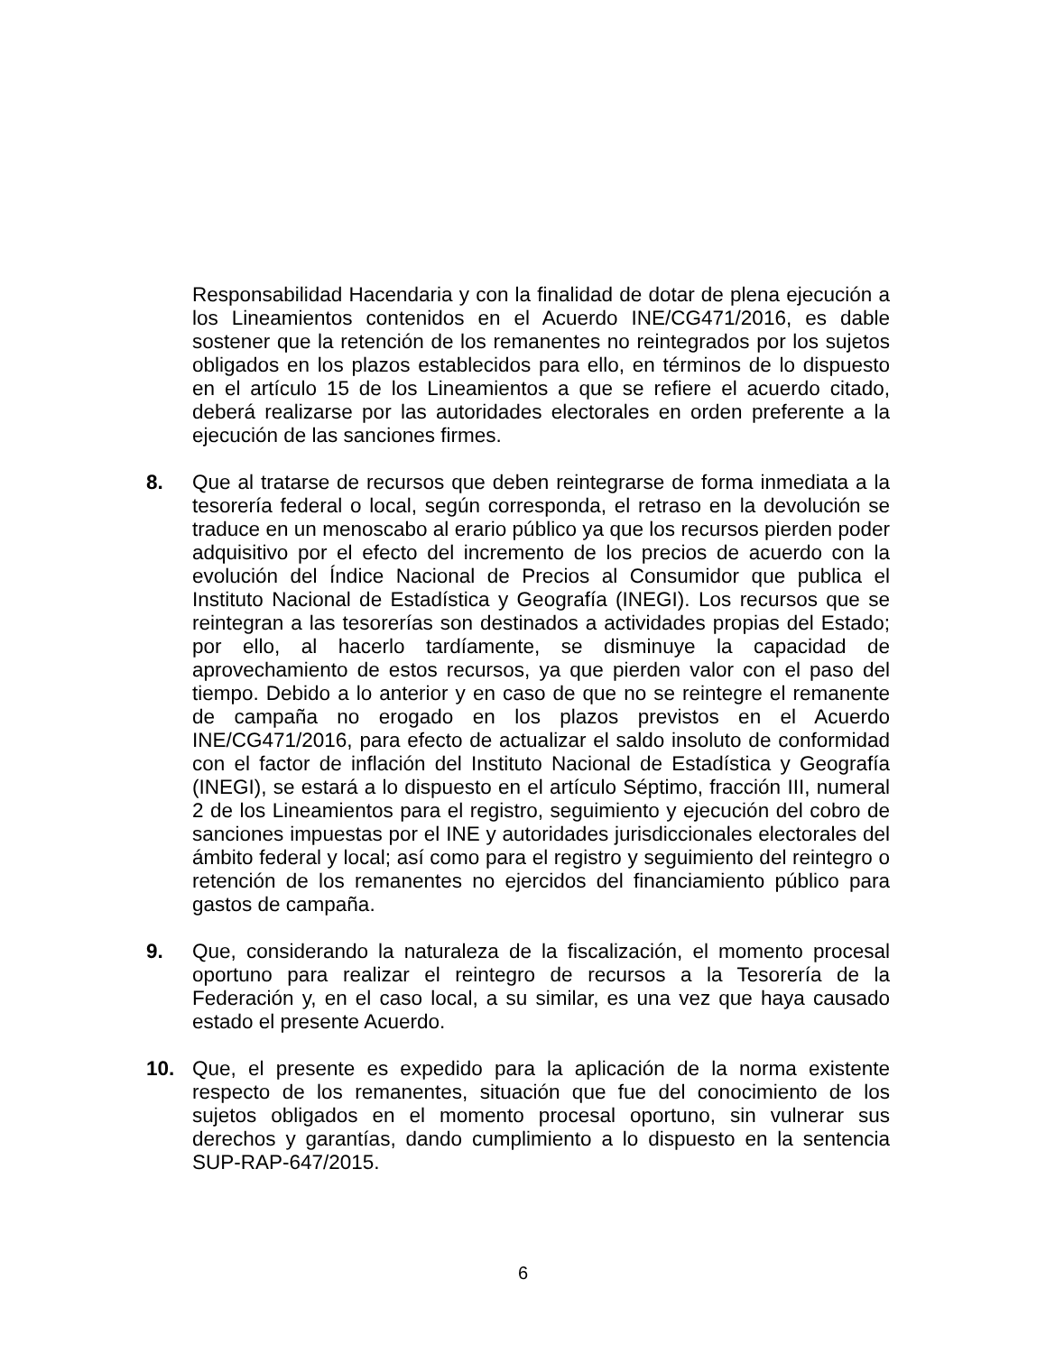Responsabilidad Hacendaria y con la finalidad de dotar de plena ejecución a los Lineamientos contenidos en el Acuerdo INE/CG471/2016, es dable sostener que la retención de los remanentes no reintegrados por los sujetos obligados en los plazos establecidos para ello, en términos de lo dispuesto en el artículo 15 de los Lineamientos a que se refiere el acuerdo citado, deberá realizarse por las autoridades electorales en orden preferente a la ejecución de las sanciones firmes.
8. Que al tratarse de recursos que deben reintegrarse de forma inmediata a la tesorería federal o local, según corresponda, el retraso en la devolución se traduce en un menoscabo al erario público ya que los recursos pierden poder adquisitivo por el efecto del incremento de los precios de acuerdo con la evolución del Índice Nacional de Precios al Consumidor que publica el Instituto Nacional de Estadística y Geografía (INEGI). Los recursos que se reintegran a las tesorerías son destinados a actividades propias del Estado; por ello, al hacerlo tardíamente, se disminuye la capacidad de aprovechamiento de estos recursos, ya que pierden valor con el paso del tiempo. Debido a lo anterior y en caso de que no se reintegre el remanente de campaña no erogado en los plazos previstos en el Acuerdo INE/CG471/2016, para efecto de actualizar el saldo insoluto de conformidad con el factor de inflación del Instituto Nacional de Estadística y Geografía (INEGI), se estará a lo dispuesto en el artículo Séptimo, fracción III, numeral 2 de los Lineamientos para el registro, seguimiento y ejecución del cobro de sanciones impuestas por el INE y autoridades jurisdiccionales electorales del ámbito federal y local; así como para el registro y seguimiento del reintegro o retención de los remanentes no ejercidos del financiamiento público para gastos de campaña.
9. Que, considerando la naturaleza de la fiscalización, el momento procesal oportuno para realizar el reintegro de recursos a la Tesorería de la Federación y, en el caso local, a su similar, es una vez que haya causado estado el presente Acuerdo.
10. Que, el presente es expedido para la aplicación de la norma existente respecto de los remanentes, situación que fue del conocimiento de los sujetos obligados en el momento procesal oportuno, sin vulnerar sus derechos y garantías, dando cumplimiento a lo dispuesto en la sentencia SUP-RAP-647/2015.
6